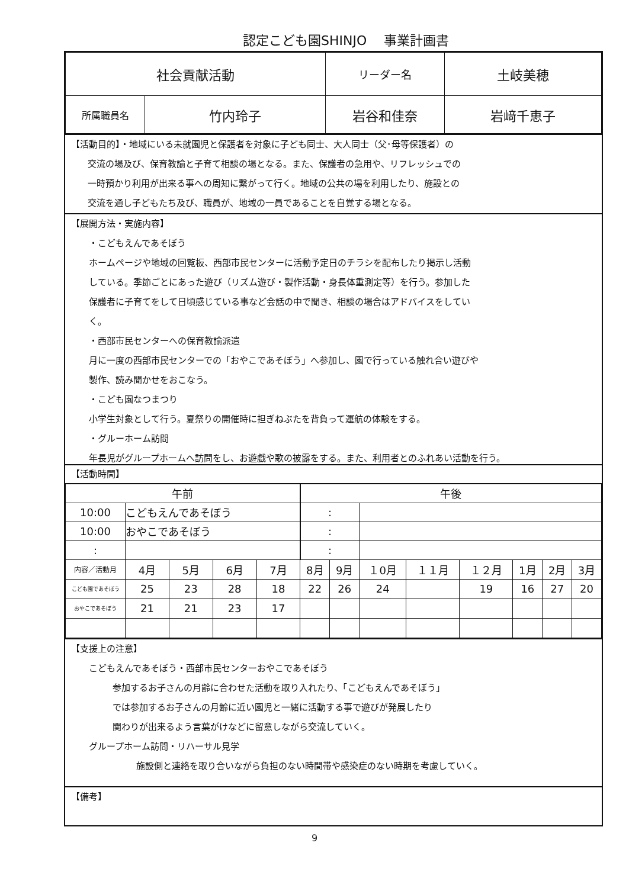認定こども園SHINJO　 事業計画書
| 社会貢献活動 | | リーダー名 | 土岐美穂 | |
| 所属職員名 | 竹内玲子 | 岩谷和佳奈 | | 岩﨑千恵子 |
【活動目的】・地域にいる未就園児と保護者を対象に子ども同士、大人同士（父･母等保護者）の
交流の場及び、保育教諭と子育て相談の場となる。また、保護者の急用や、リフレッシュでの
一時預かり利用が出来る事への周知に繋がって行く。地域の公共の場を利用したり、施設との
交流を通し子どもたち及び、職員が、地域の一員であることを自覚する場となる。
【展開方法・実施内容】
・こどもえんであそぼう
ホームページや地域の回覧板、西部市民センターに活動予定日のチラシを配布したり掲示し活動
している。季節ごとにあった遊び（リズム遊び・製作活動・身長体重測定等）を行う。参加した
保護者に子育てをして日頃感じている事など会話の中で聞き、相談の場合はアドバイスをしてい
く。
・西部市民センターへの保育教諭派遣
月に一度の西部市民センターでの「おやこであそぼう」へ参加し、園で行っている触れ合い遊びや
製作、読み聞かせをおこなう。
・こども園なつまつり
小学生対象として行う。夏祭りの開催時に担ぎねぶたを背負って運航の体験をする。
・グルーホーム訪問
年長児がグループホームへ訪問をし、お遊戯や歌の披露をする。また、利用者とのふれあい活動を行う。
【活動時間】
| 午前 | | | | | 午後 | | | | | | | |
| 10:00 | こどもえんであそぼう | | | | : | | | | | | | |
| 10:00 | おやこであそぼう | | | | : | | | | | | | |
| : | | | | | : | | | | | | | |
| 内容／活動月 | 4月 | 5月 | 6月 | 7月 | 8月 | 9月 | １0月 | １１月 | １２月 | 1月 | 2月 | 3月 |
| こども園であそぼう | 25 | 23 | 28 | 18 | 22 | 26 | 24 | | 19 | 16 | 27 | 20 |
| おやこであそぼう | 21 | 21 | 23 | 17 | | | | | | | | |
【支援上の注意】
こどもえんであそぼう・西部市民センターおやこであそぼう
参加するお子さんの月齢に合わせた活動を取り入れたり、「こどもえんであそぼう」
では参加するお子さんの月齢に近い園児と一緒に活動する事で遊びが発展したり
関わりが出来るよう言葉がけなどに留意しながら交流していく。
グループホーム訪問・リハーサル見学
施設側と連絡を取り合いながら負担のない時間帯や感染症のない時期を考慮していく。
【備考】
9